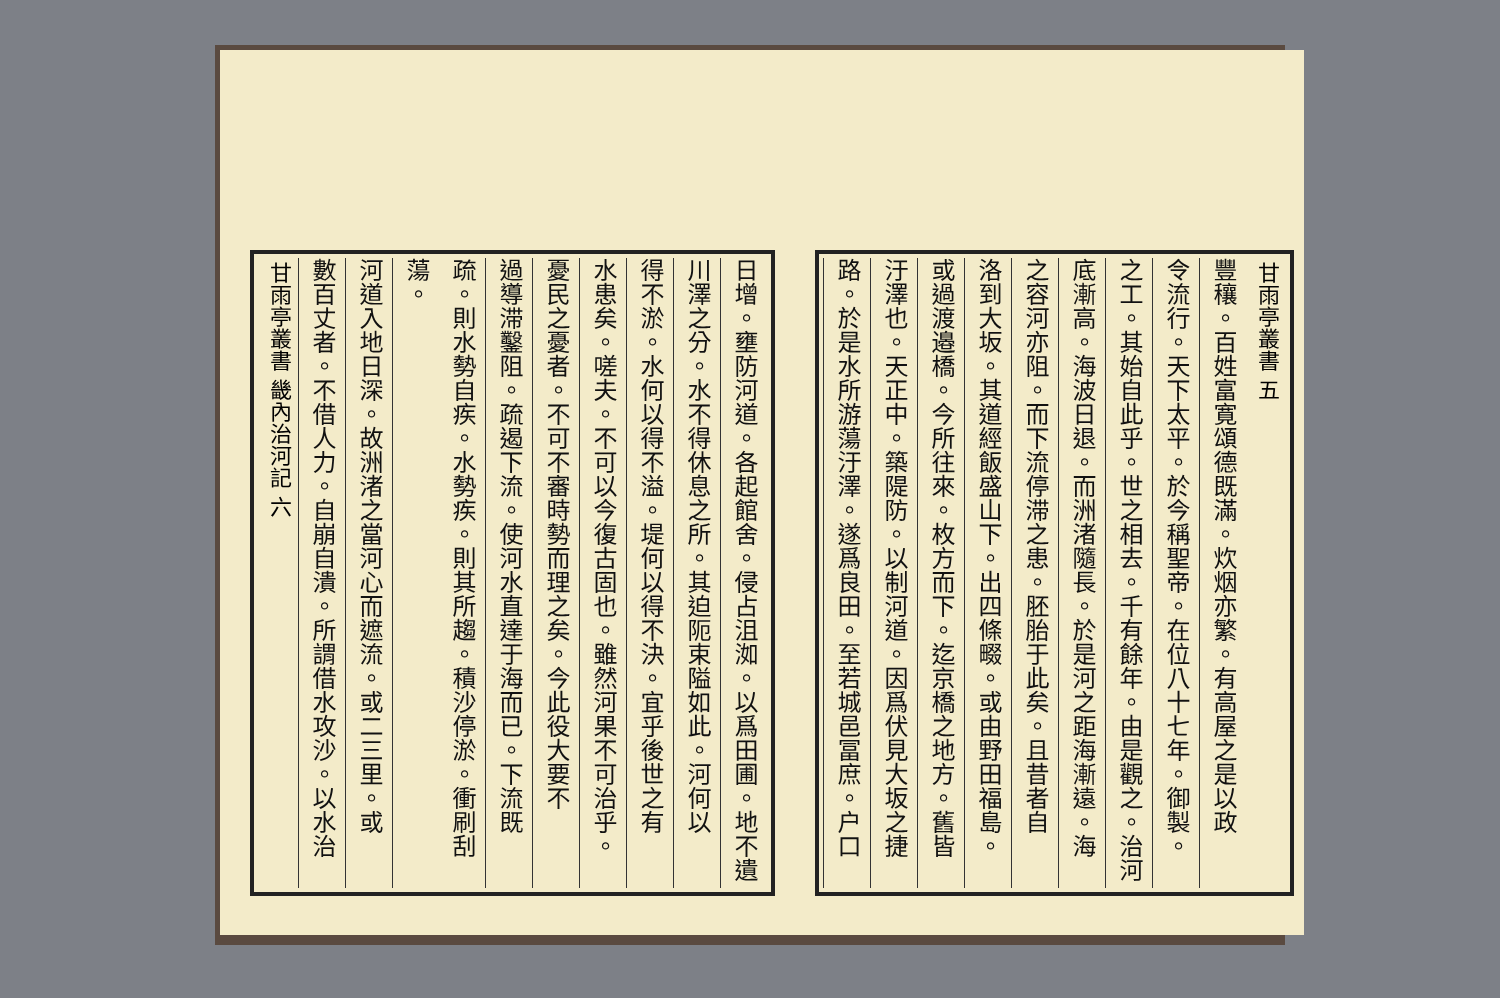日增。壅防河道。各起館舍。侵占沮洳。以爲田圃。地不遺
川澤之分。水不得休息之所。其迫阨束隘如此。河何以
得不淤。水何以得不溢。堤何以得不決。宜乎後世之有
水患矣。嗟夫。不可以今復古固也。雖然河果不可治乎。
憂民之憂者。不可不審時勢而理之矣。今此役大要不
過導滞鑿阻。疏遏下流。使河水直達于海而已。下流既
疏。則水勢自疾。水勢疾。則其所趨。積沙停淤。衝刷刮蕩。
河道入地日深。故洲渚之當河心而遮流。或二三里。或
數百丈者。不借人力。自崩自潰。所謂借水攻沙。以水治
甘雨亭叢書 畿內治河記 六
甘雨亭叢書 五
豐穰。百姓富寛頌德既滿。炊烟亦繁。有高屋之是以政
令流行。天下太平。於今稱聖帝。在位八十七年。御製。
之工。其始自此乎。世之相去。千有餘年。由是觀之。治河
底漸高。海波日退。而洲渚隨長。於是河之距海漸遠。海
之容河亦阻。而下流停滞之患。胚胎于此矣。且昔者自
洛到大坂。其道經飯盛山下。出四條畷。或由野田福島。
或過渡邉橋。今所往來。枚方而下。迄京橋之地方。舊皆
汙澤也。天正中。築隄防。以制河道。因爲伏見大坂之捷
路。於是水所游蕩汙澤。遂爲良田。至若城邑冨庶。户口